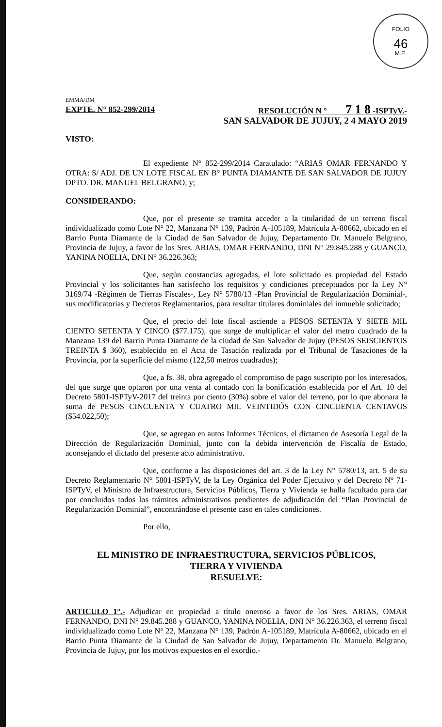FOLIO
46
M.E.
EMMA/DM
EXPTE. N° 852-299/2014 RESOLUCIÓN N ° 7 1 8 -ISPTyV.-
SAN SALVADOR DE JUJUY, 2 4 MAYO 2019
VISTO:
El expediente N° 852-299/2014 Caratulado: “ARIAS OMAR FERNANDO Y OTRA: S/ ADJ. DE UN LOTE FISCAL EN B° PUNTA DIAMANTE DE SAN SALVADOR DE JUJUY DPTO. DR. MANUEL BELGRANO, y;
CONSIDERANDO:
Que, por el presente se tramita acceder a la titularidad de un terreno fiscal individualizado como Lote N° 22, Manzana N° 139, Padrón A-105189, Matrícula A-80662, ubicado en el Barrio Punta Diamante de la Ciudad de San Salvador de Jujuy, Departamento Dr. Manuelo Belgrano, Provincia de Jujuy, a favor de los Sres. ARIAS, OMAR FERNANDO, DNI N° 29.845.288 y GUANCO, YANINA NOELIA, DNI N° 36.226.363;
Que, según constancias agregadas, el lote solicitado es propiedad del Estado Provincial y los solicitantes han satisfecho los requisitos y condiciones preceptuados por la Ley N° 3169/74 -Régimen de Tierras Fiscales-, Ley N° 5780/13 -Plan Provincial de Regularización Dominial-, sus modificatorias y Decretos Reglamentarios, para resultar titulares dominiales del inmueble solicitado;
Que, el precio del lote fiscal asciende a PESOS SETENTA Y SIETE MIL CIENTO SETENTA Y CINCO ($77.175), que surge de multiplicar el valor del metro cuadrado de la Manzana 139 del Barrio Punta Diamante de la ciudad de San Salvador de Jujuy (PESOS SEISCIENTOS TREINTA $ 360), establecido en el Acta de Tasación realizada por el Tribunal de Tasaciones de la Provincia, por la superficie del mismo (122,50 metros cuadrados);
Que, a fs. 38, obra agregado el compromiso de pago suscripto por los interesados, del que surge que optaron por una venta al contado con la bonificación establecida por el Art. 10 del Decreto 5801-ISPTyV-2017 del treinta por ciento (30%) sobre el valor del terreno, por lo que abonara la suma de PESOS CINCUENTA Y CUATRO MIL VEINTIDÓS CON CINCUENTA CENTAVOS ($54.022,50);
Que, se agregan en autos Informes Técnicos, el dictamen de Asesoría Legal de la Dirección de Regularización Dominial, junto con la debida intervención de Fiscalía de Estado, aconsejando el dictado del presente acto administrativo.
Que, conforme a las disposiciones del art. 3 de la Ley N° 5780/13, art. 5 de su Decreto Reglamentario N° 5801-ISPTyV, de la Ley Orgánica del Poder Ejecutivo y del Decreto N° 71-ISPTyV, el Ministro de Infraestructura, Servicios Públicos, Tierra y Vivienda se halla facultado para dar por concluidos todos los trámites administrativos pendientes de adjudicación del “Plan Provincial de Regularización Dominial”, encontrándose el presente caso en tales condiciones.
Por ello,
EL MINISTRO DE INFRAESTRUCTURA, SERVICIOS PÚBLICOS,
TIERRA Y VIVIENDA
RESUELVE:
ARTICULO 1°.- Adjudicar en propiedad a título oneroso a favor de los Sres. ARIAS, OMAR FERNANDO, DNI N° 29.845.288 y GUANCO, YANINA NOELIA, DNI N° 36.226.363, el terreno fiscal individualizado como Lote N° 22, Manzana N° 139, Padrón A-105189, Matrícula A-80662, ubicado en el Barrio Punta Diamante de la Ciudad de San Salvador de Jujuy, Departamento Dr. Manuelo Belgrano, Provincia de Jujuy, por los motivos expuestos en el exordio.-